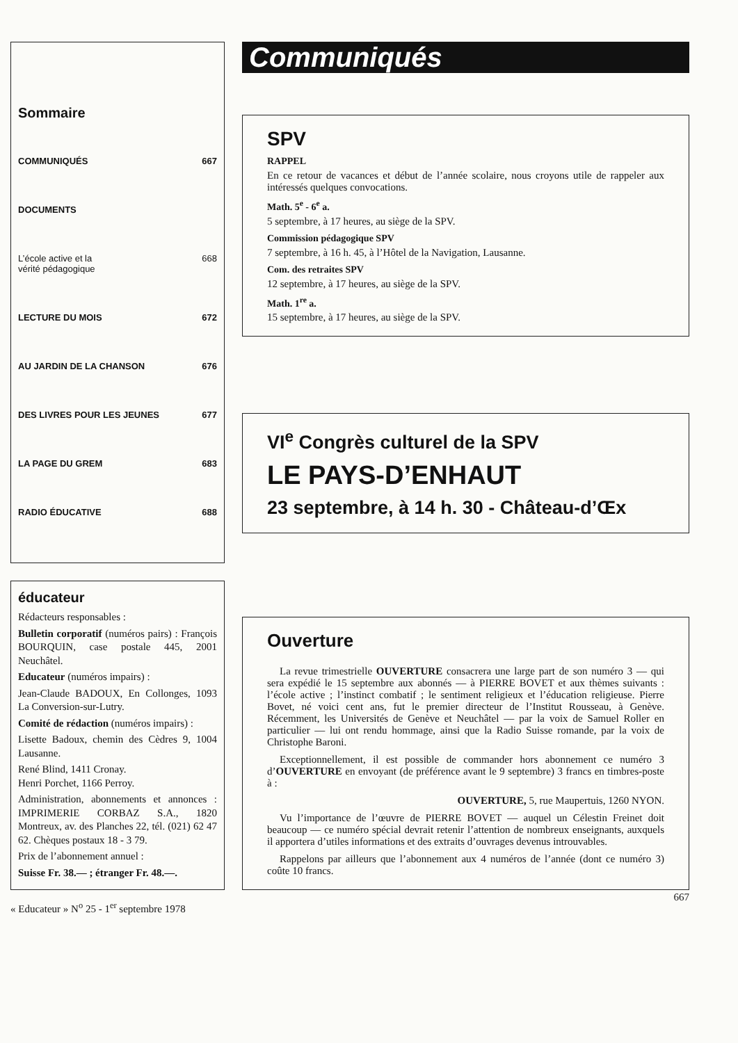Sommaire
COMMUNIQUÉS 667
DOCUMENTS
L’école active et la
vérité pédagogique 668
LECTURE DU MOIS 672
AU JARDIN DE LA CHANSON 676
DES LIVRES POUR LES JEUNES 677
LA PAGE DU GREM 683
RADIO ÉDUCATIVE 688
éducateur
Rédacteurs responsables :
Bulletin corporatif (numéros pairs) : François BOURQUIN, case postale 445, 2001 Neuchâtel.
Educateur (numéros impairs) :
Jean-Claude BADOUX, En Collonges, 1093 La Conversion-sur-Lutry.
Comité de rédaction (numéros impairs) :
Lisette Badoux, chemin des Cèdres 9, 1004 Lausanne.
René Blind, 1411 Cronay.
Henri Porchet, 1166 Perroy.
Administration, abonnements et annonces : IMPRIMERIE CORBAZ S.A., 1820 Montreux, av. des Planches 22, tél. (021) 62 47 62. Chèques postaux 18 - 3 79.
Prix de l’abonnement annuel :
Suisse Fr. 38.— ; étranger Fr. 48.—.
« Educateur » N<sup>o</sup> 25 - 1<sup>er</sup> septembre 1978
Communiqués
SPV
RAPPEL
En ce retour de vacances et début de l’année scolaire, nous croyons utile de rappeler aux intéressés quelques convocations.
Math. 5<sup>e</sup> - 6<sup>e</sup> a.
5 septembre, à 17 heures, au siège de la SPV.
Commission pédagogique SPV
7 septembre, à 16 h. 45, à l’Hôtel de la Navigation, Lausanne.
Com. des retraites SPV
12 septembre, à 17 heures, au siège de la SPV.
Math. 1<sup>re</sup> a.
15 septembre, à 17 heures, au siège de la SPV.
VI<sup>e</sup> Congrès culturel de la SPV
LE PAYS-D’ENHAUT
23 septembre, à 14 h. 30 - Château-d’Œx
Ouverture
La revue trimestrielle OUVERTURE consacrera une large part de son numéro 3 — qui sera expédié le 15 septembre aux abonnés — à PIERRE BOVET et aux thèmes suivants : l’école active ; l’instinct combatif ; le sentiment religieux et l’éducation religieuse. Pierre Bovet, né voici cent ans, fut le premier directeur de l’Institut Rousseau, à Genève. Récemment, les Universités de Genève et Neuchâtel — par la voix de Samuel Roller en particulier — lui ont rendu hommage, ainsi que la Radio Suisse romande, par la voix de Christophe Baroni.
Exceptionnellement, il est possible de commander hors abonnement ce numéro 3 d’OUVERTURE en envoyant (de préférence avant le 9 septembre) 3 francs en timbres-poste à :
OUVERTURE, 5, rue Maupertuis, 1260 NYON.
Vu l’importance de l’œuvre de PIERRE BOVET — auquel un Célestin Freinet doit beaucoup — ce numéro spécial devrait retenir l’attention de nombreux enseignants, auxquels il apportera d’utiles informations et des extraits d’ouvrages devenus introuvables.
Rappelons par ailleurs que l’abonnement aux 4 numéros de l’année (dont ce numéro 3) coûte 10 francs.
667